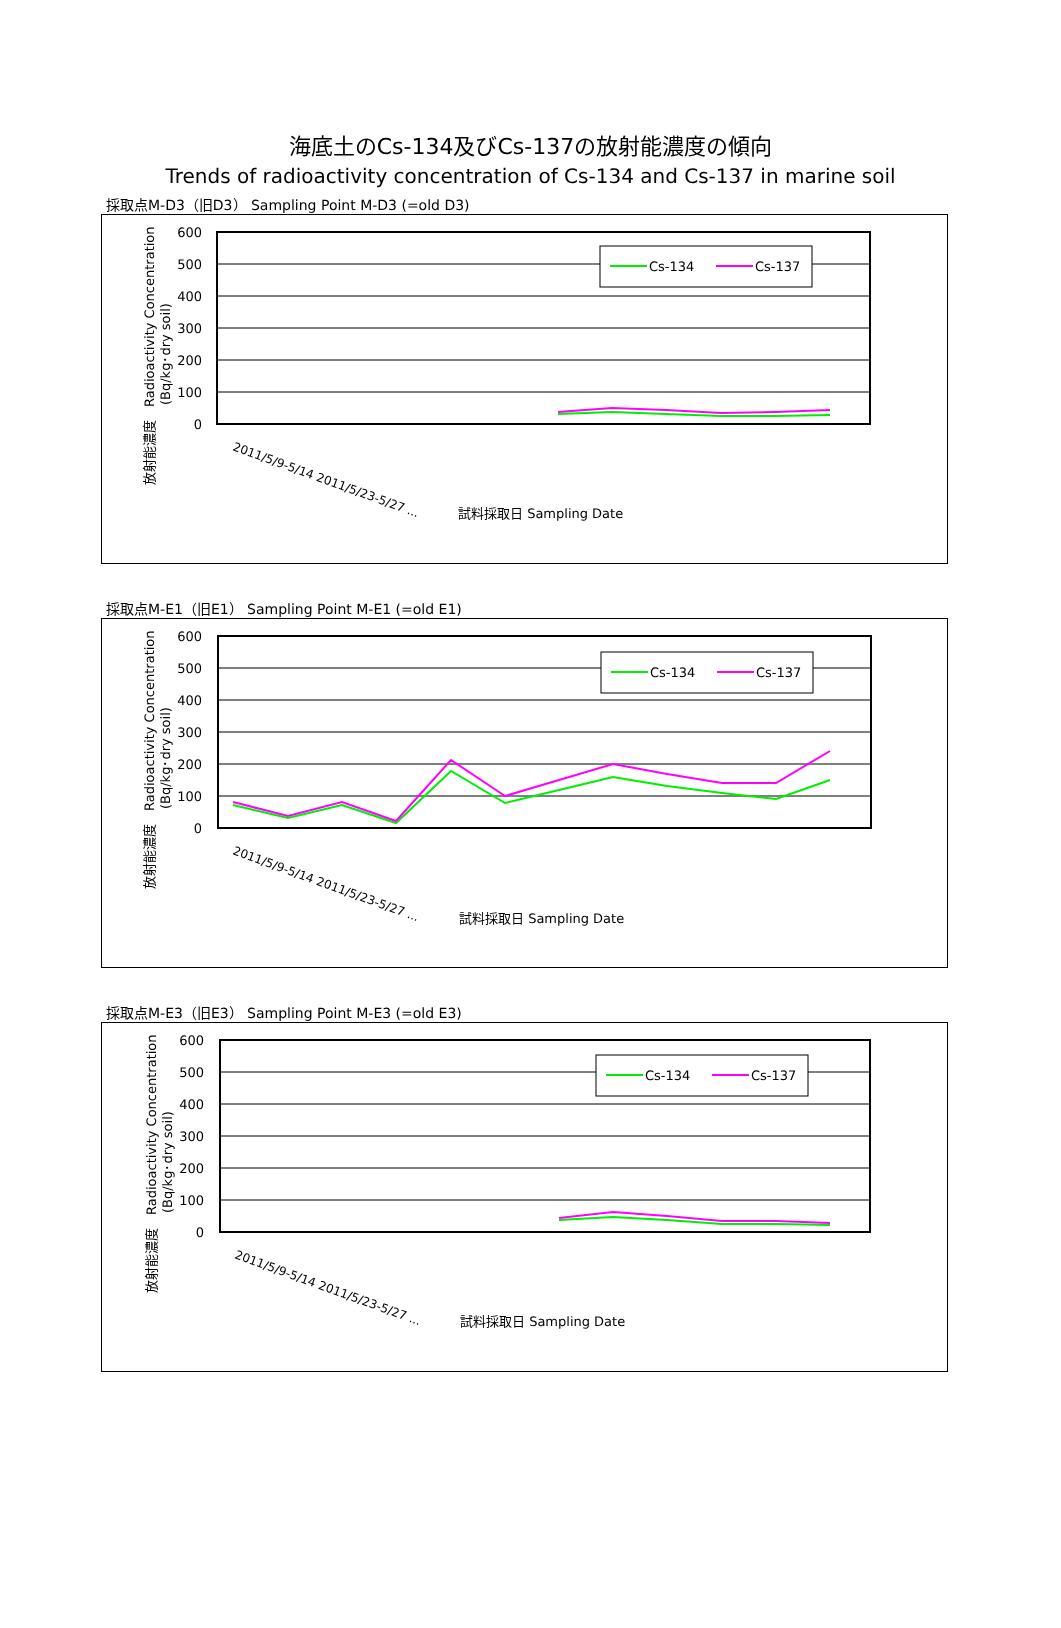海底土のCs-134及びCs-137の放射能濃度の傾向
Trends of radioactivity concentration of Cs-134 and Cs-137 in marine soil
採取点M-D3（旧D3） Sampling Point M-D3 (=old D3)
600
500
400
300
200
100
0
放射能濃度　Radioactivity Concentration
(Bq/kg･dry soil)
Cs-134
Cs-137
試料採取日 Sampling Date
2011/5/9-5/14 2011/5/23-5/27 ...
採取点M-E1（旧E1） Sampling Point M-E1 (=old E1)
600
500
400
300
200
100
0
放射能濃度　Radioactivity Concentration
(Bq/kg･dry soil)
Cs-134
Cs-137
試料採取日 Sampling Date
2011/5/9-5/14 2011/5/23-5/27 ...
採取点M-E3（旧E3） Sampling Point M-E3 (=old E3)
600
500
400
300
200
100
0
放射能濃度　Radioactivity Concentration
(Bq/kg･dry soil)
Cs-134
Cs-137
試料採取日 Sampling Date
2011/5/9-5/14 2011/5/23-5/27 ...